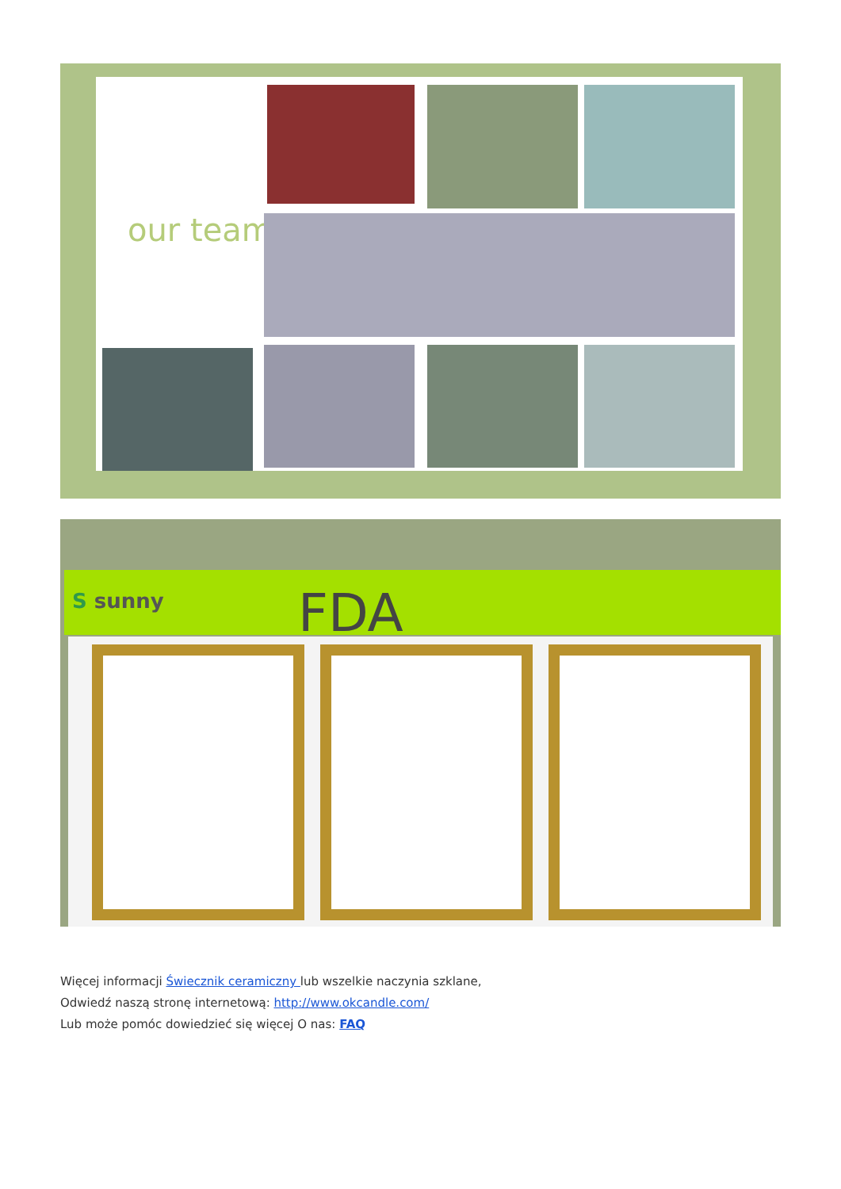our team
S sunny FDA
Więcej informacji Świecznik ceramiczny lub wszelkie naczynia szklane,
Odwiedź naszą stronę internetową: http://www.okcandle.com/
Lub może pomóc dowiedzieć się więcej O nas: FAQ